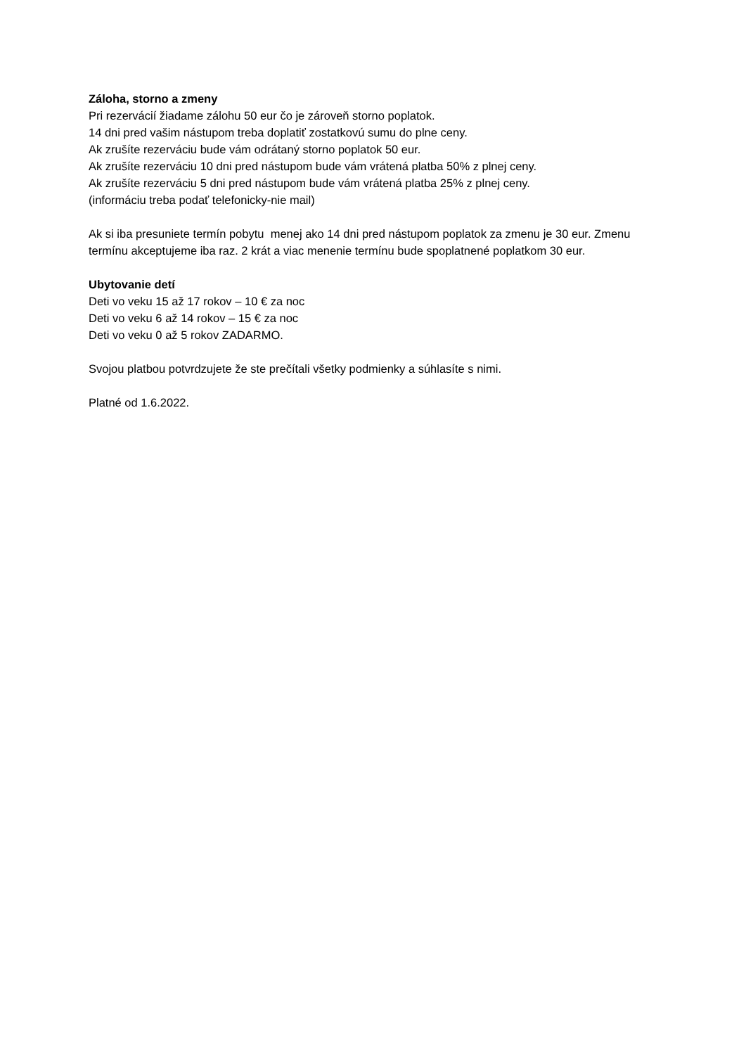Záloha, storno a zmeny
Pri rezervácií žiadame zálohu 50 eur čo je zároveň storno poplatok.
14 dni pred vašim nástupom treba doplatiť zostatkovú sumu do plne ceny.
Ak zrušíte rezerváciu bude vám odrátaný storno poplatok 50 eur.
Ak zrušíte rezerváciu 10 dni pred nástupom bude vám vrátená platba 50% z plnej ceny.
Ak zrušíte rezerváciu 5 dni pred nástupom bude vám vrátená platba 25% z plnej ceny.
(informáciu treba podať telefonicky-nie mail)
Ak si iba presuniete termín pobytu menej ako 14 dni pred nástupom poplatok za zmenu je 30 eur. Zmenu termínu akceptujeme iba raz. 2 krát a viac menenie termínu bude spoplatnené poplatkom 30 eur.
Ubytovanie detí
Deti vo veku 15 až 17 rokov – 10 € za noc
Deti vo veku 6 až 14 rokov – 15 € za noc
Deti vo veku 0 až 5 rokov ZADARMO.
Svojou platbou potvrdzujete že ste prečítali všetky podmienky a súhlasíte s nimi.
Platné od 1.6.2022.